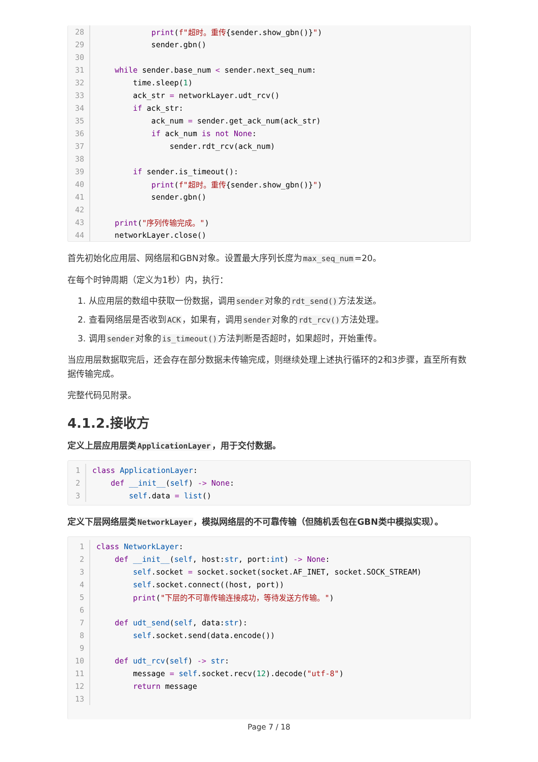| 28 | print ( f"超时。重传 {sender.show_gbn()} " ) |
| 29 | sender.gbn() |
| 30 | |
| 31 | while sender.base_num < sender.next_seq_num: |
| 32 | time.sleep( 1 ) |
| 33 | ack_str = networkLayer.udt_rcv() |
| 34 | if ack_str: |
| 35 | ack_num = sender.get_ack_num(ack_str) |
| 36 | if ack_num is not None : |
| 37 | sender.rdt_rcv(ack_num) |
| 38 | |
| 39 | if sender.is_timeout(): |
| 40 | print ( f"超时。重传 {sender.show_gbn()} " ) |
| 41 | sender.gbn() |
| 42 | |
| 43 | print ( "序列传输完成。" ) |
| 44 | networkLayer.close() |
首先初始化应用层、网络层和GBN对象。设置最大序列长度为max_seq_num=20。
在每个时钟周期（定义为1秒）内，执行：
1. 从应用层的数组中获取一份数据，调用sender对象的rdt_send()方法发送。
2. 查看网络层是否收到ACK，如果有，调用sender对象的rdt_rcv()方法处理。
3. 调用sender对象的is_timeout()方法判断是否超时，如果超时，开始重传。
当应用层数据取完后，还会存在部分数据未传输完成，则继续处理上述执行循环的2和3步骤，直至所有数据传输完成。
完整代码见附录。
4.1.2.接收方
定义上层应用层类ApplicationLayer，用于交付数据。
| 1 | class ApplicationLayer : |
| 2 | def __init__ ( self ) -> None : |
| 3 | self .data = list () |
定义下层网络层类NetworkLayer，模拟网络层的不可靠传输（但随机丢包在GBN类中模拟实现）。
| 1 | class NetworkLayer : |
| 2 | def __init__ ( self , host: str , port: int ) -> None : |
| 3 | self .socket = socket.socket(socket.AF_INET, socket.SOCK_STREAM) |
| 4 | self .socket.connect((host, port)) |
| 5 | print ( "下层的不可靠传输连接成功，等待发送方传输。" ) |
| 6 | |
| 7 | def udt_send ( self , data: str ): |
| 8 | self .socket.send(data.encode()) |
| 9 | |
| 10 | def udt_rcv ( self ) -> str : |
| 11 | message = self .socket.recv( 12 ).decode( "utf-8" ) |
| 12 | return message |
| 13 | |
Page 7 / 18